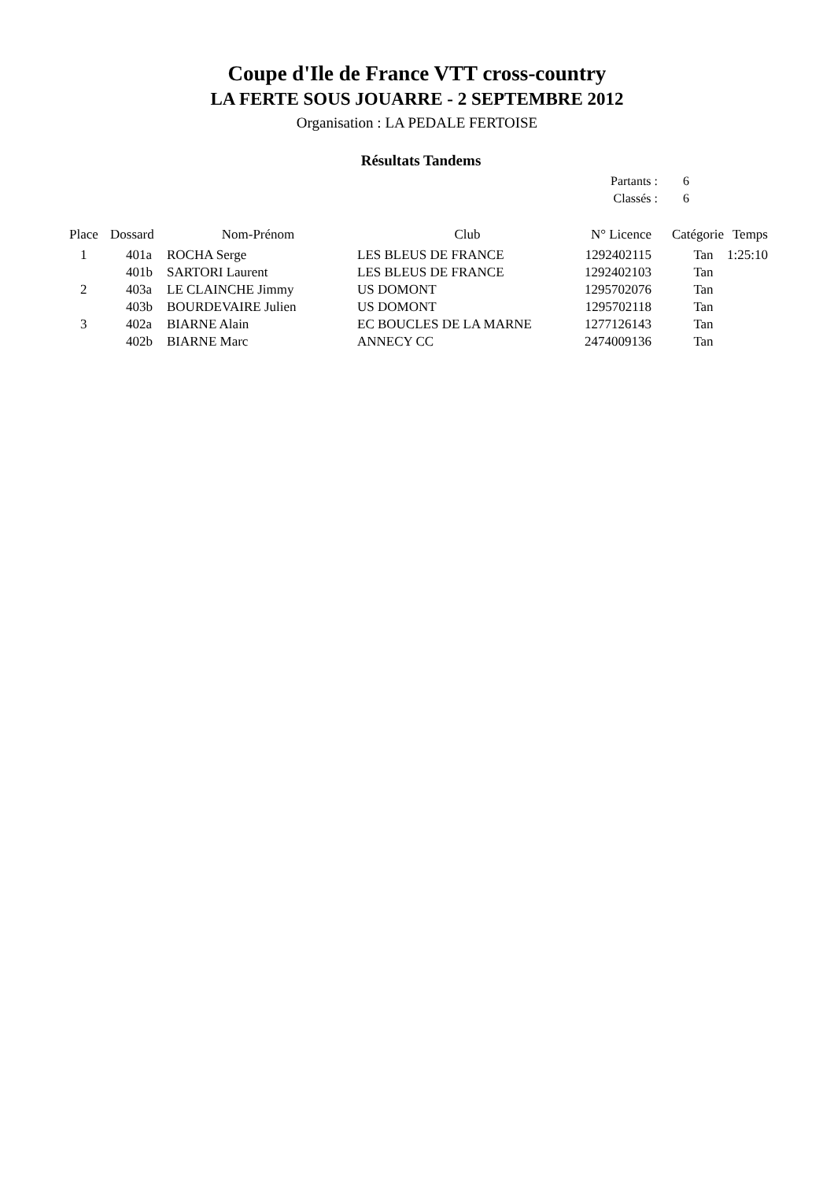Coupe d'Ile de France VTT cross-country
LA FERTE SOUS JOUARRE - 2 SEPTEMBRE 2012
Organisation : LA PEDALE FERTOISE
Résultats Tandems
Partants : 6
Classés : 6
| Place | Dossard | Nom-Prénom | Club | N° Licence | Catégorie | Temps |
| --- | --- | --- | --- | --- | --- | --- |
| 1 | 401a | ROCHA Serge | LES BLEUS DE FRANCE | 1292402115 | Tan | 1:25:10 |
| | 401b | SARTORI Laurent | LES BLEUS DE FRANCE | 1292402103 | Tan | |
| 2 | 403a | LE CLAINCHE Jimmy | US DOMONT | 1295702076 | Tan | |
| | 403b | BOURDEVAIRE Julien | US DOMONT | 1295702118 | Tan | |
| 3 | 402a | BIARNE Alain | EC BOUCLES DE LA MARNE | 1277126143 | Tan | |
| | 402b | BIARNE Marc | ANNECY CC | 2474009136 | Tan | |